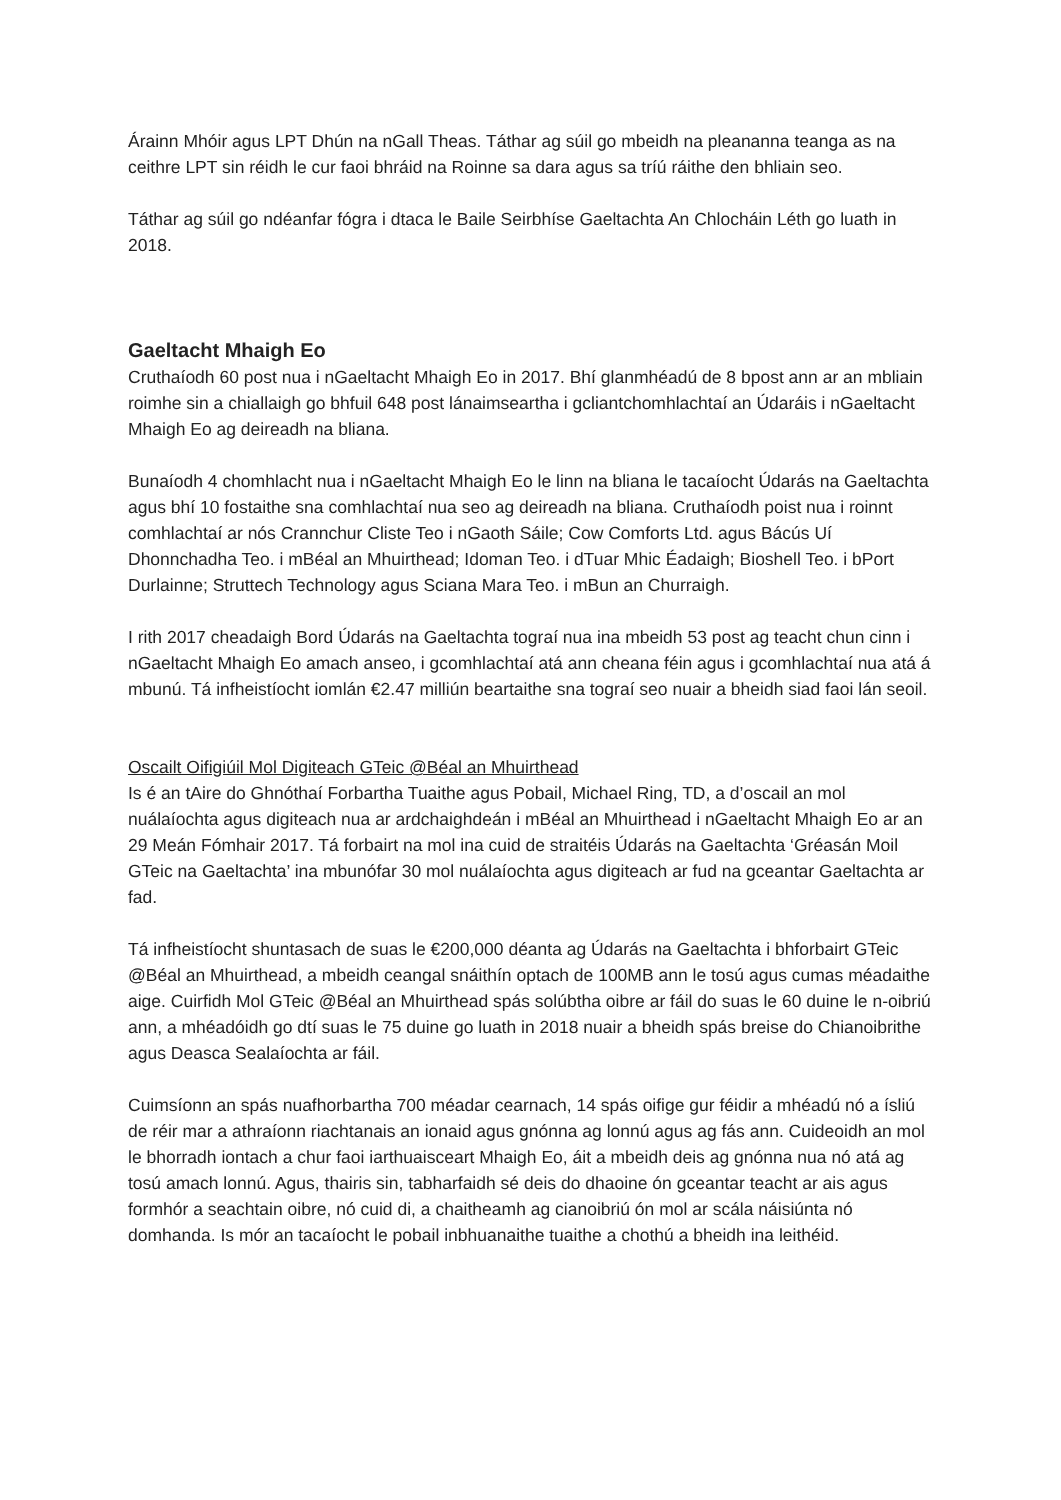Árainn Mhóir agus LPT Dhún na nGall Theas. Táthar ag súil go mbeidh na pleananna teanga as na ceithre LPT sin réidh le cur faoi bhráid na Roinne sa dara agus sa tríú ráithe den bhliain seo.
Táthar ag súil go ndéanfar fógra i dtaca le Baile Seirbhíse Gaeltachta An Chlocháin Léth go luath in 2018.
Gaeltacht Mhaigh Eo
Cruthaíodh 60 post nua i nGaeltacht Mhaigh Eo in 2017. Bhí glanmhéadú de 8 bpost ann ar an mbliain roimhe sin a chiallaigh go bhfuil 648 post lánaimseartha i gcliantchomhlachtaí an Údaráis i nGaeltacht Mhaigh Eo ag deireadh na bliana.
Bunaíodh 4 chomhlacht nua i nGaeltacht Mhaigh Eo le linn na bliana le tacaíocht Údarás na Gaeltachta agus bhí 10 fostaithe sna comhlachtaí nua seo ag deireadh na bliana. Cruthaíodh poist nua i roinnt comhlachtaí ar nós Crannchur Cliste Teo i nGaoth Sáile; Cow Comforts Ltd. agus Bácús Uí Dhonnchadha Teo. i mBéal an Mhuirthead; Idoman Teo. i dTuar Mhic Éadaigh; Bioshell Teo. i bPort Durlainne; Struttech Technology agus Sciana Mara Teo. i mBun an Churraigh.
I rith 2017 cheadaigh Bord Údarás na Gaeltachta tograí nua ina mbeidh 53 post ag teacht chun cinn i nGaeltacht Mhaigh Eo amach anseo, i gcomhlachtaí atá ann cheana féin agus i gcomhlachtaí nua atá á mbunú. Tá infheistíocht iomlán €2.47 milliún beartaithe sna tograí seo nuair a bheidh siad faoi lán seoil.
Oscailt Oifigiúil Mol Digiteach GTeic @Béal an Mhuirthead
Is é an tAire do Ghnóthaí Forbartha Tuaithe agus Pobail, Michael Ring, TD, a d’oscail an mol nuálaíochta agus digiteach nua ar ardchaighdeán i mBéal an Mhuirthead i nGaeltacht Mhaigh Eo ar an 29 Meán Fómhair 2017. Tá forbairt na mol ina cuid de straitéis Údarás na Gaeltachta ‘Gréasán Moil GTeic na Gaeltachta’ ina mbunófar 30 mol nuálaíochta agus digiteach ar fud na gceantar Gaeltachta ar fad.
Tá infheistíocht shuntasach de suas le €200,000 déanta ag Údarás na Gaeltachta i bhforbairt GTeic @Béal an Mhuirthead, a mbeidh ceangal snáithín optach de 100MB ann le tosú agus cumas méadaithe aige. Cuirfidh Mol GTeic @Béal an Mhuirthead spás solúbtha oibre ar fáil do suas le 60 duine le n-oibriú ann, a mhéadóidh go dtí suas le 75 duine go luath in 2018 nuair a bheidh spás breise do Chianoibrithe agus Deasca Sealaíochta ar fáil.
Cuimsíonn an spás nuafhorbartha 700 méadar cearnach, 14 spás oifige gur féidir a mhéadú nó a ísliú de réir mar a athraíonn riachtanais an ionaid agus gnónna ag lonnú agus ag fás ann. Cuideoidh an mol le bhorradh iontach a chur faoi iarthuaisceart Mhaigh Eo, áit a mbeidh deis ag gnónna nua nó atá ag tosú amach lonnú. Agus, thairis sin, tabharfaidh sé deis do dhaoine ón gceantar teacht ar ais agus formhór a seachtain oibre, nó cuid di, a chaitheamh ag cianoibriú ón mol ar scála náisiúnta nó domhanda. Is mór an tacaíocht le pobail inbhuanaithe tuaithe a chothú a bheidh ina leithéid.